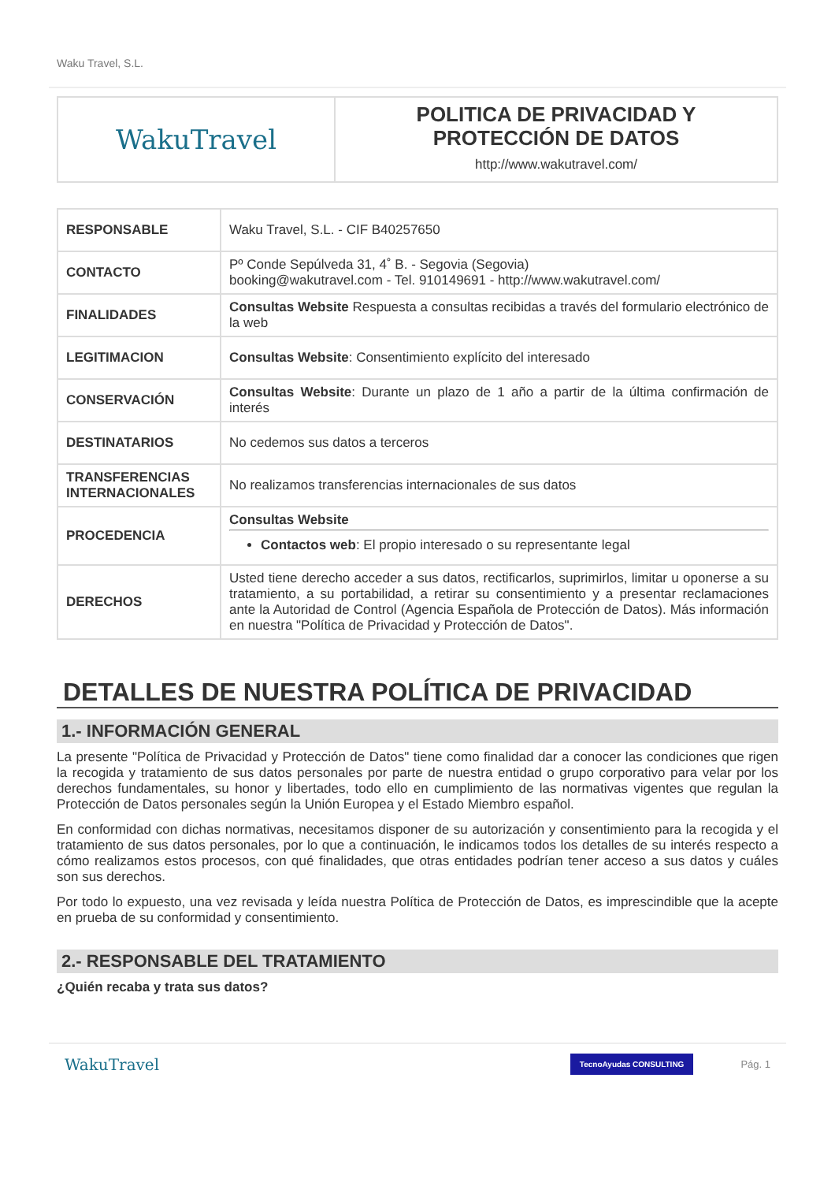Waku Travel, S.L.
| WakuTravel | POLITICA DE PRIVACIDAD Y PROTECCIÓN DE DATOS http://www.wakutravel.com/ |
| RESPONSABLE | Waku Travel, S.L. - CIF B40257650 |
| CONTACTO | Pº Conde Sepúlveda 31, 4˚ B. - Segovia (Segovia) booking@wakutravel.com - Tel. 910149691 - http://www.wakutravel.com/ |
| FINALIDADES | Consultas Website Respuesta a consultas recibidas a través del formulario electrónico de la web |
| LEGITIMACION | Consultas Website : Consentimiento explícito del interesado |
| CONSERVACIÓN | Consultas Website : Durante un plazo de 1 año a partir de la última confirmación de interés |
| DESTINATARIOS | No cedemos sus datos a terceros |
| TRANSFERENCIAS INTERNACIONALES | No realizamos transferencias internacionales de sus datos |
| PROCEDENCIA | Consultas Website Contactos web : El propio interesado o su representante legal |
| DERECHOS | Usted tiene derecho acceder a sus datos, rectificarlos, suprimirlos, limitar u oponerse a su tratamiento, a su portabilidad, a retirar su consentimiento y a presentar reclamaciones ante la Autoridad de Control (Agencia Española de Protección de Datos). Más información en nuestra "Política de Privacidad y Protección de Datos". |
DETALLES DE NUESTRA POLÍTICA DE PRIVACIDAD
1.- INFORMACIÓN GENERAL
La presente "Política de Privacidad y Protección de Datos" tiene como finalidad dar a conocer las condiciones que rigen la recogida y tratamiento de sus datos personales por parte de nuestra entidad o grupo corporativo para velar por los derechos fundamentales, su honor y libertades, todo ello en cumplimiento de las normativas vigentes que regulan la Protección de Datos personales según la Unión Europea y el Estado Miembro español.
En conformidad con dichas normativas, necesitamos disponer de su autorización y consentimiento para la recogida y el tratamiento de sus datos personales, por lo que a continuación, le indicamos todos los detalles de su interés respecto a cómo realizamos estos procesos, con qué finalidades, que otras entidades podrían tener acceso a sus datos y cuáles son sus derechos.
Por todo lo expuesto, una vez revisada y leída nuestra Política de Protección de Datos, es imprescindible que la acepte en prueba de su conformidad y consentimiento.
2.- RESPONSABLE DEL TRATAMIENTO
¿Quién recaba y trata sus datos?
WakuTravel TecnoAyudas CONSULTING Pág. 1